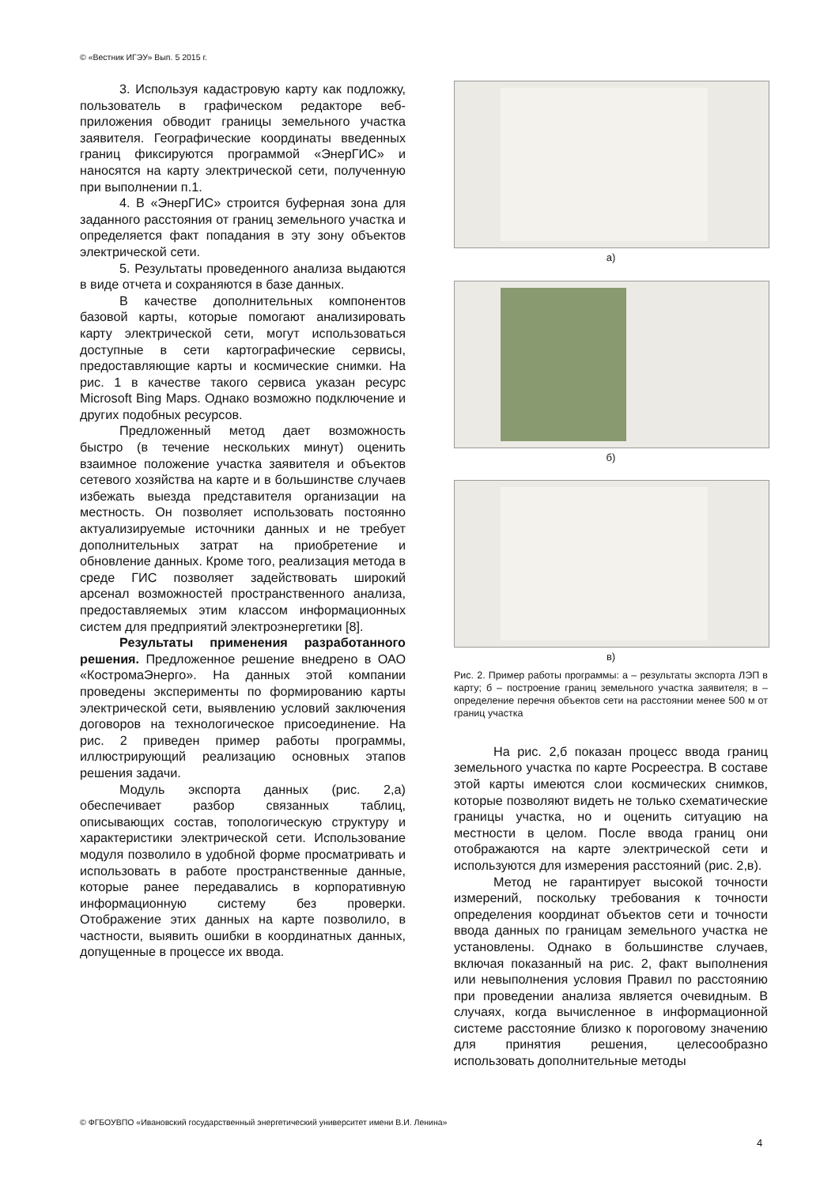© «Вестник ИГЭУ» Вып. 5 2015 г.
3. Используя кадастровую карту как подложку, пользователь в графическом редакторе веб-приложения обводит границы земельного участка заявителя. Географические координаты введенных границ фиксируются программой «ЭнерГИС» и наносятся на карту электрической сети, полученную при выполнении п.1.
4. В «ЭнерГИС» строится буферная зона для заданного расстояния от границ земельного участка и определяется факт попадания в эту зону объектов электрической сети.
5. Результаты проведенного анализа выдаются в виде отчета и сохраняются в базе данных.
В качестве дополнительных компонентов базовой карты, которые помогают анализировать карту электрической сети, могут использоваться доступные в сети картографические сервисы, предоставляющие карты и космические снимки. На рис. 1 в качестве такого сервиса указан ресурс Microsoft Bing Maps. Однако возможно подключение и других подобных ресурсов.
Предложенный метод дает возможность быстро (в течение нескольких минут) оценить взаимное положение участка заявителя и объектов сетевого хозяйства на карте и в большинстве случаев избежать выезда представителя организации на местность. Он позволяет использовать постоянно актуализируемые источники данных и не требует дополнительных затрат на приобретение и обновление данных. Кроме того, реализация метода в среде ГИС позволяет задействовать широкий арсенал возможностей пространственного анализа, предоставляемых этим классом информационных систем для предприятий электроэнергетики [8].
Результаты применения разработанного решения. Предложенное решение внедрено в ОАО «КостромаЭнерго». На данных этой компании проведены эксперименты по формированию карты электрической сети, выявлению условий заключения договоров на технологическое присоединение. На рис. 2 приведен пример работы программы, иллюстрирующий реализацию основных этапов решения задачи.
Модуль экспорта данных (рис. 2,а) обеспечивает разбор связанных таблиц, описывающих состав, топологическую структуру и характеристики электрической сети. Использование модуля позволило в удобной форме просматривать и использовать в работе пространственные данные, которые ранее передавались в корпоративную информационную систему без проверки. Отображение этих данных на карте позволило, в частности, выявить ошибки в координатных данных, допущенные в процессе их ввода.
а)
б)
в)
Рис. 2. Пример работы программы: а – результаты экспорта ЛЭП в карту; б – построение границ земельного участка заявителя; в – определение перечня объектов сети на расстоянии менее 500 м от границ участка
На рис. 2,б показан процесс ввода границ земельного участка по карте Росреестра. В составе этой карты имеются слои космических снимков, которые позволяют видеть не только схематические границы участка, но и оценить ситуацию на местности в целом. После ввода границ они отображаются на карте электрической сети и используются для измерения расстояний (рис. 2,в).
Метод не гарантирует высокой точности измерений, поскольку требования к точности определения координат объектов сети и точности ввода данных по границам земельного участка не установлены. Однако в большинстве случаев, включая показанный на рис. 2, факт выполнения или невыполнения условия Правил по расстоянию при проведении анализа является очевидным. В случаях, когда вычисленное в информационной системе расстояние близко к пороговому значению для принятия решения, целесообразно использовать дополнительные методы
© ФГБОУВПО «Ивановский государственный энергетический университет имени В.И. Ленина»
4